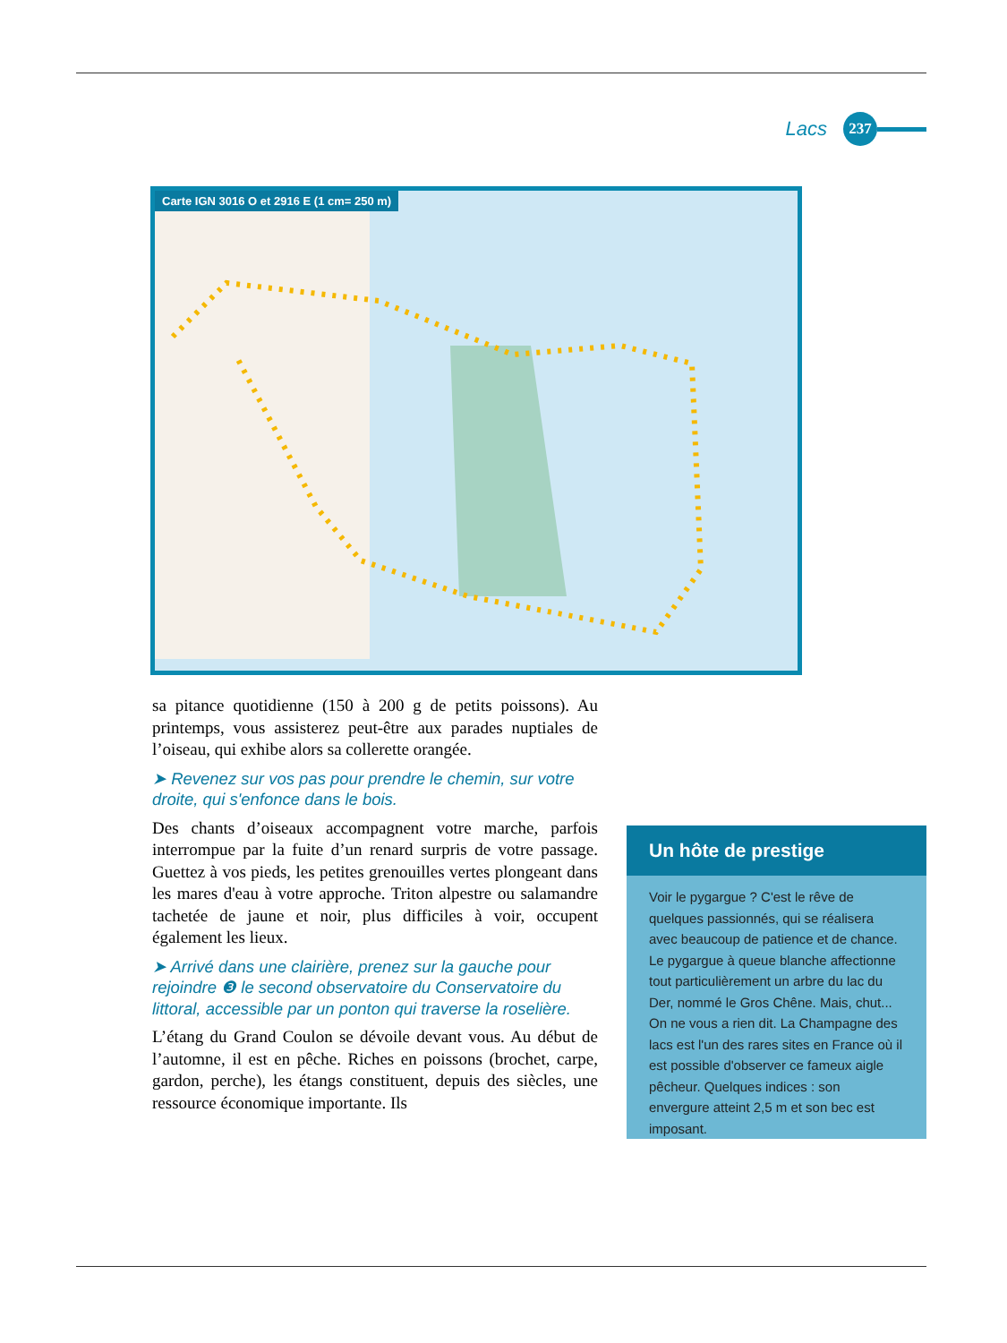Lacs 237
Carte IGN 3016 O et 2916 E (1 cm= 250 m)
sa pitance quotidienne (150 à 200 g de petits poissons). Au printemps, vous assisterez peut-être aux parades nuptiales de l’oiseau, qui exhibe alors sa collerette orangée.
➤ Revenez sur vos pas pour prendre le chemin, sur votre droite, qui s'enfonce dans le bois.
Des chants d’oiseaux accompagnent votre marche, parfois interrompue par la fuite d’un renard surpris de votre passage. Guettez à vos pieds, les petites grenouilles vertes plongeant dans les mares d'eau à votre approche. Triton alpestre ou salamandre tachetée de jaune et noir, plus difficiles à voir, occupent également les lieux.
➤ Arrivé dans une clairière, prenez sur la gauche pour rejoindre ❸ le second observatoire du Conservatoire du littoral, accessible par un ponton qui traverse la roselière.
L’étang du Grand Coulon se dévoile devant vous. Au début de l’automne, il est en pêche. Riches en poissons (brochet, carpe, gardon, perche), les étangs constituent, depuis des siècles, une ressource économique importante. Ils
Un hôte de prestige
Voir le pygargue ? C'est le rêve de quelques passionnés, qui se réalisera avec beaucoup de patience et de chance. Le pygargue à queue blanche affectionne tout particulièrement un arbre du lac du Der, nommé le Gros Chêne. Mais, chut... On ne vous a rien dit. La Champagne des lacs est l'un des rares sites en France où il est possible d'observer ce fameux aigle pêcheur. Quelques indices : son envergure atteint 2,5 m et son bec est imposant.